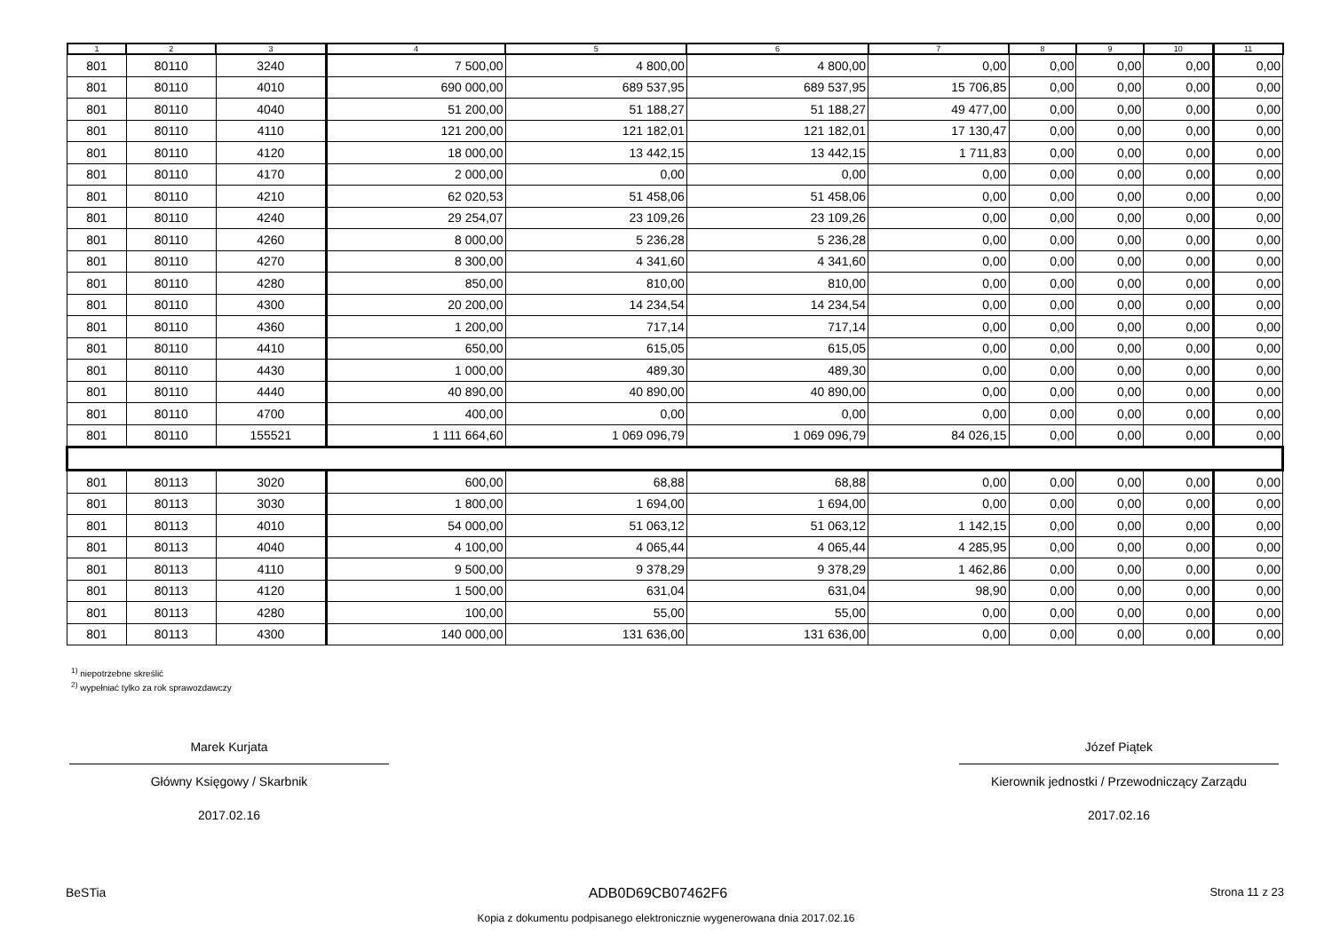| 1 | 2 | 3 | 4 | 5 | 6 | 7 | 8 | 9 | 10 | 11 |
| --- | --- | --- | --- | --- | --- | --- | --- | --- | --- | --- |
| 801 | 80110 | 3240 | 7 500,00 | 4 800,00 | 4 800,00 | 0,00 | 0,00 | 0,00 | 0,00 | 0,00 |
| 801 | 80110 | 4010 | 690 000,00 | 689 537,95 | 689 537,95 | 15 706,85 | 0,00 | 0,00 | 0,00 | 0,00 |
| 801 | 80110 | 4040 | 51 200,00 | 51 188,27 | 51 188,27 | 49 477,00 | 0,00 | 0,00 | 0,00 | 0,00 |
| 801 | 80110 | 4110 | 121 200,00 | 121 182,01 | 121 182,01 | 17 130,47 | 0,00 | 0,00 | 0,00 | 0,00 |
| 801 | 80110 | 4120 | 18 000,00 | 13 442,15 | 13 442,15 | 1 711,83 | 0,00 | 0,00 | 0,00 | 0,00 |
| 801 | 80110 | 4170 | 2 000,00 | 0,00 | 0,00 | 0,00 | 0,00 | 0,00 | 0,00 | 0,00 |
| 801 | 80110 | 4210 | 62 020,53 | 51 458,06 | 51 458,06 | 0,00 | 0,00 | 0,00 | 0,00 | 0,00 |
| 801 | 80110 | 4240 | 29 254,07 | 23 109,26 | 23 109,26 | 0,00 | 0,00 | 0,00 | 0,00 | 0,00 |
| 801 | 80110 | 4260 | 8 000,00 | 5 236,28 | 5 236,28 | 0,00 | 0,00 | 0,00 | 0,00 | 0,00 |
| 801 | 80110 | 4270 | 8 300,00 | 4 341,60 | 4 341,60 | 0,00 | 0,00 | 0,00 | 0,00 | 0,00 |
| 801 | 80110 | 4280 | 850,00 | 810,00 | 810,00 | 0,00 | 0,00 | 0,00 | 0,00 | 0,00 |
| 801 | 80110 | 4300 | 20 200,00 | 14 234,54 | 14 234,54 | 0,00 | 0,00 | 0,00 | 0,00 | 0,00 |
| 801 | 80110 | 4360 | 1 200,00 | 717,14 | 717,14 | 0,00 | 0,00 | 0,00 | 0,00 | 0,00 |
| 801 | 80110 | 4410 | 650,00 | 615,05 | 615,05 | 0,00 | 0,00 | 0,00 | 0,00 | 0,00 |
| 801 | 80110 | 4430 | 1 000,00 | 489,30 | 489,30 | 0,00 | 0,00 | 0,00 | 0,00 | 0,00 |
| 801 | 80110 | 4440 | 40 890,00 | 40 890,00 | 40 890,00 | 0,00 | 0,00 | 0,00 | 0,00 | 0,00 |
| 801 | 80110 | 4700 | 400,00 | 0,00 | 0,00 | 0,00 | 0,00 | 0,00 | 0,00 | 0,00 |
| 801 | 80110 | 155521 | 1 111 664,60 | 1 069 096,79 | 1 069 096,79 | 84 026,15 | 0,00 | 0,00 | 0,00 | 0,00 |
| 801 | 80113 | 3020 | 600,00 | 68,88 | 68,88 | 0,00 | 0,00 | 0,00 | 0,00 | 0,00 |
| 801 | 80113 | 3030 | 1 800,00 | 1 694,00 | 1 694,00 | 0,00 | 0,00 | 0,00 | 0,00 | 0,00 |
| 801 | 80113 | 4010 | 54 000,00 | 51 063,12 | 51 063,12 | 1 142,15 | 0,00 | 0,00 | 0,00 | 0,00 |
| 801 | 80113 | 4040 | 4 100,00 | 4 065,44 | 4 065,44 | 4 285,95 | 0,00 | 0,00 | 0,00 | 0,00 |
| 801 | 80113 | 4110 | 9 500,00 | 9 378,29 | 9 378,29 | 1 462,86 | 0,00 | 0,00 | 0,00 | 0,00 |
| 801 | 80113 | 4120 | 1 500,00 | 631,04 | 631,04 | 98,90 | 0,00 | 0,00 | 0,00 | 0,00 |
| 801 | 80113 | 4280 | 100,00 | 55,00 | 55,00 | 0,00 | 0,00 | 0,00 | 0,00 | 0,00 |
| 801 | 80113 | 4300 | 140 000,00 | 131 636,00 | 131 636,00 | 0,00 | 0,00 | 0,00 | 0,00 | 0,00 |
<sup>1)</sup> niepotrzebne skreślić
<sup>2)</sup> wypełniać tylko za rok sprawozdawczy
Marek Kurjata
Główny Księgowy / Skarbnik
2017.02.16
Józef Piątek
Kierownik jednostki / Przewodniczący Zarządu
2017.02.16
BeSTia ADB0D69CB07462F6 Strona 11 z 23
Kopia z dokumentu podpisanego elektronicznie wygenerowana dnia 2017.02.16